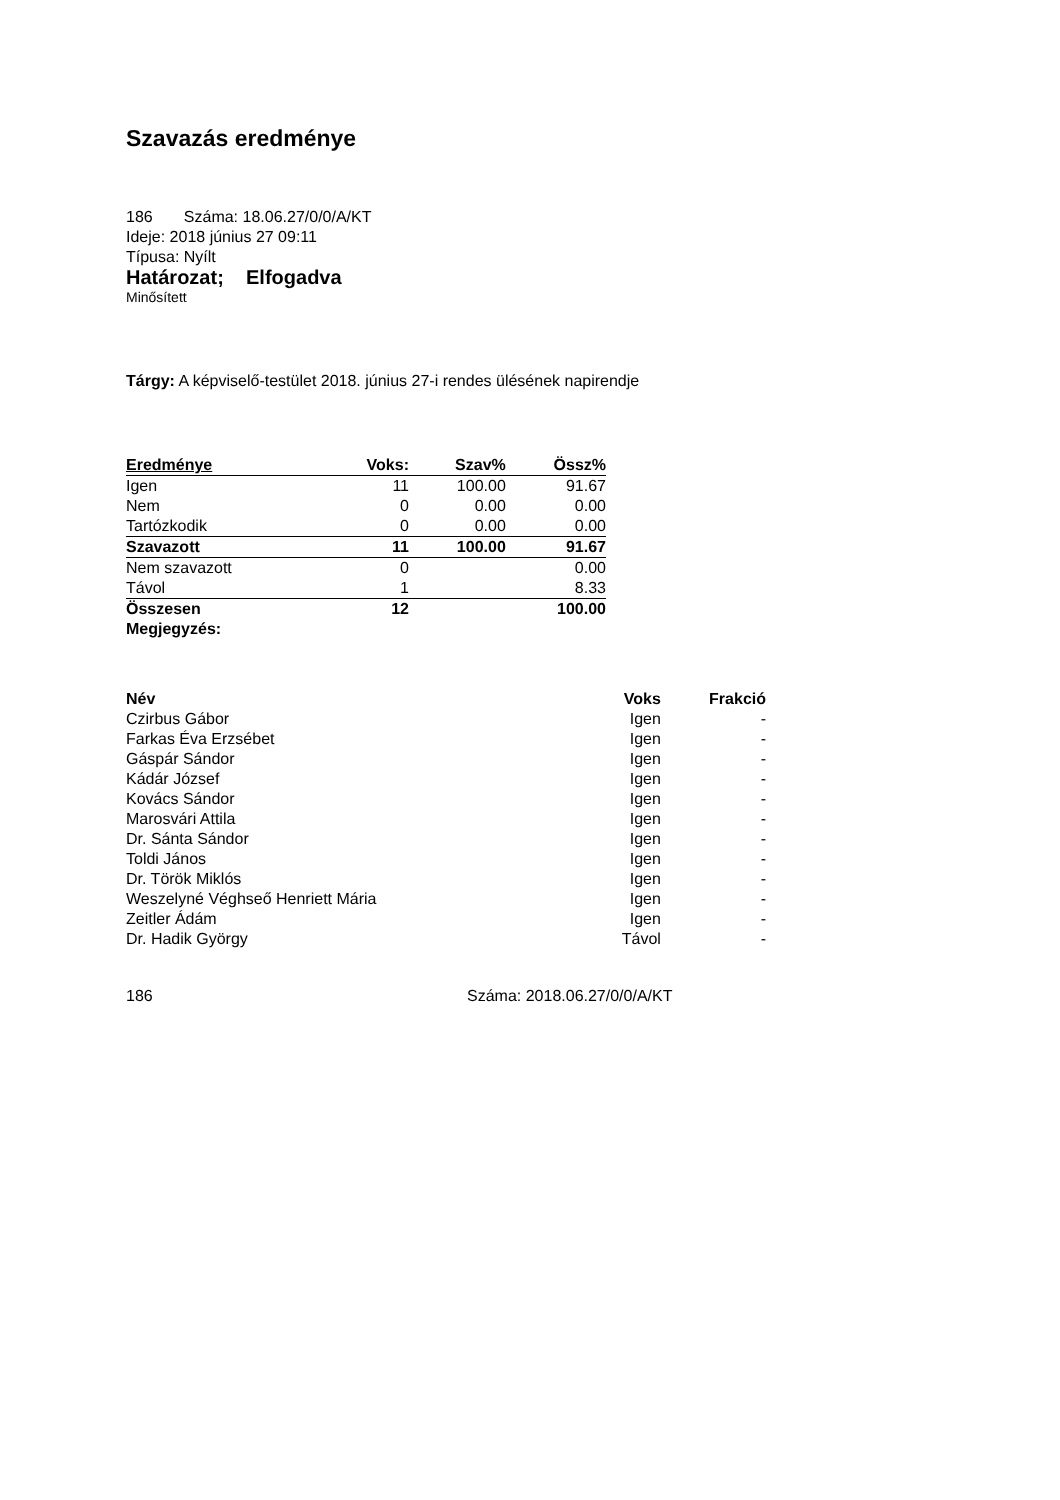Szavazás eredménye
186 Száma: 18.06.27/0/0/A/KT
Ideje: 2018 június 27 09:11
Típusa: Nyílt
Határozat; Elfogadva
Minősített
Tárgy: A képviselő-testület 2018. június 27-i rendes ülésének napirendje
| Eredménye | Voks: | Szav% | Össz% |
| --- | --- | --- | --- |
| Igen | 11 | 100.00 | 91.67 |
| Nem | 0 | 0.00 | 0.00 |
| Tartózkodik | 0 | 0.00 | 0.00 |
| Szavazott | 11 | 100.00 | 91.67 |
| Nem szavazott | 0 | | 0.00 |
| Távol | 1 | | 8.33 |
| Összesen | 12 | | 100.00 |
| Megjegyzés: | | | |
| Név | Voks | Frakció |
| --- | --- | --- |
| Czirbus Gábor | Igen | - |
| Farkas Éva Erzsébet | Igen | - |
| Gáspár Sándor | Igen | - |
| Kádár József | Igen | - |
| Kovács Sándor | Igen | - |
| Marosvári Attila | Igen | - |
| Dr. Sánta Sándor | Igen | - |
| Toldi János | Igen | - |
| Dr. Török Miklós | Igen | - |
| Weszelyné Véghseő Henriett Mária | Igen | - |
| Zeitler Ádám | Igen | - |
| Dr. Hadik György | Távol | - |
186 Száma: 2018.06.27/0/0/A/KT